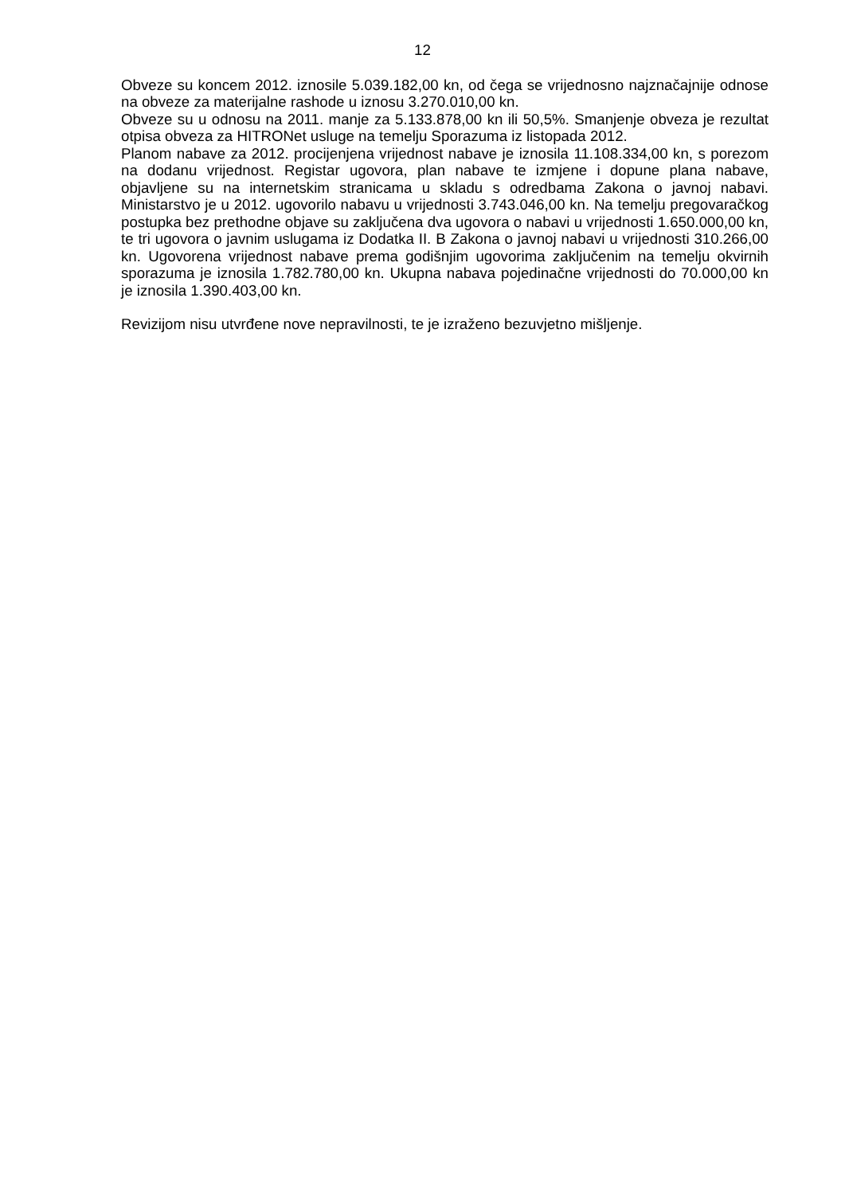12
Obveze su koncem 2012. iznosile 5.039.182,00 kn, od čega se vrijednosno najznačajnije odnose na obveze za materijalne rashode u iznosu 3.270.010,00 kn.
Obveze su u odnosu na 2011. manje za 5.133.878,00 kn ili 50,5%. Smanjenje obveza je rezultat otpisa obveza za HITRONet usluge na temelju Sporazuma iz listopada 2012.
Planom nabave za 2012. procijenjena vrijednost nabave je iznosila 11.108.334,00 kn, s porezom na dodanu vrijednost. Registar ugovora, plan nabave te izmjene i dopune plana nabave, objavljene su na internetskim stranicama u skladu s odredbama Zakona o javnoj nabavi. Ministarstvo je u 2012. ugovorilo nabavu u vrijednosti 3.743.046,00 kn. Na temelju pregovaračkog postupka bez prethodne objave su zaključena dva ugovora o nabavi u vrijednosti 1.650.000,00 kn, te tri ugovora o javnim uslugama iz Dodatka II. B Zakona o javnoj nabavi u vrijednosti 310.266,00 kn. Ugovorena vrijednost nabave prema godišnjim ugovorima zaključenim na temelju okvirnih sporazuma je iznosila 1.782.780,00 kn. Ukupna nabava pojedinačne vrijednosti do 70.000,00 kn je iznosila 1.390.403,00 kn.
Revizijom nisu utvrđene nove nepravilnosti, te je izraženo bezuvjetno mišljenje.